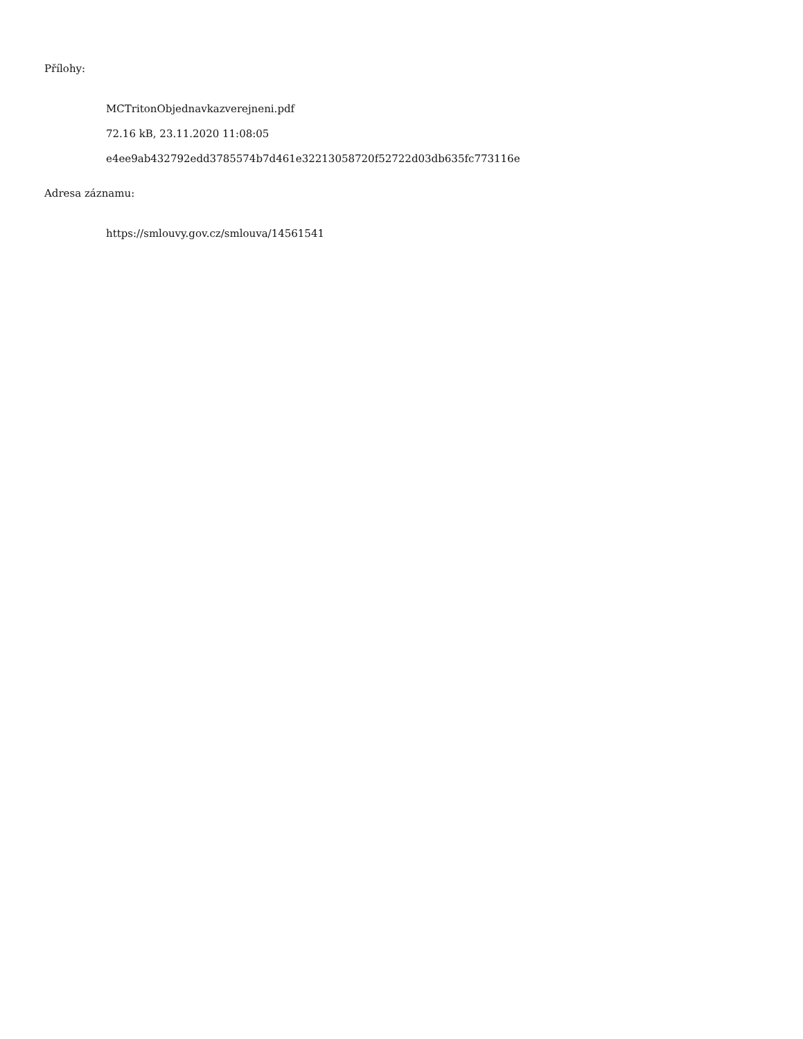Přílohy:
MCTritonObjednavkazverejneni.pdf
72.16 kB, 23.11.2020 11:08:05
e4ee9ab432792edd3785574b7d461e32213058720f52722d03db635fc773116e
Adresa záznamu:
https://smlouvy.gov.cz/smlouva/14561541